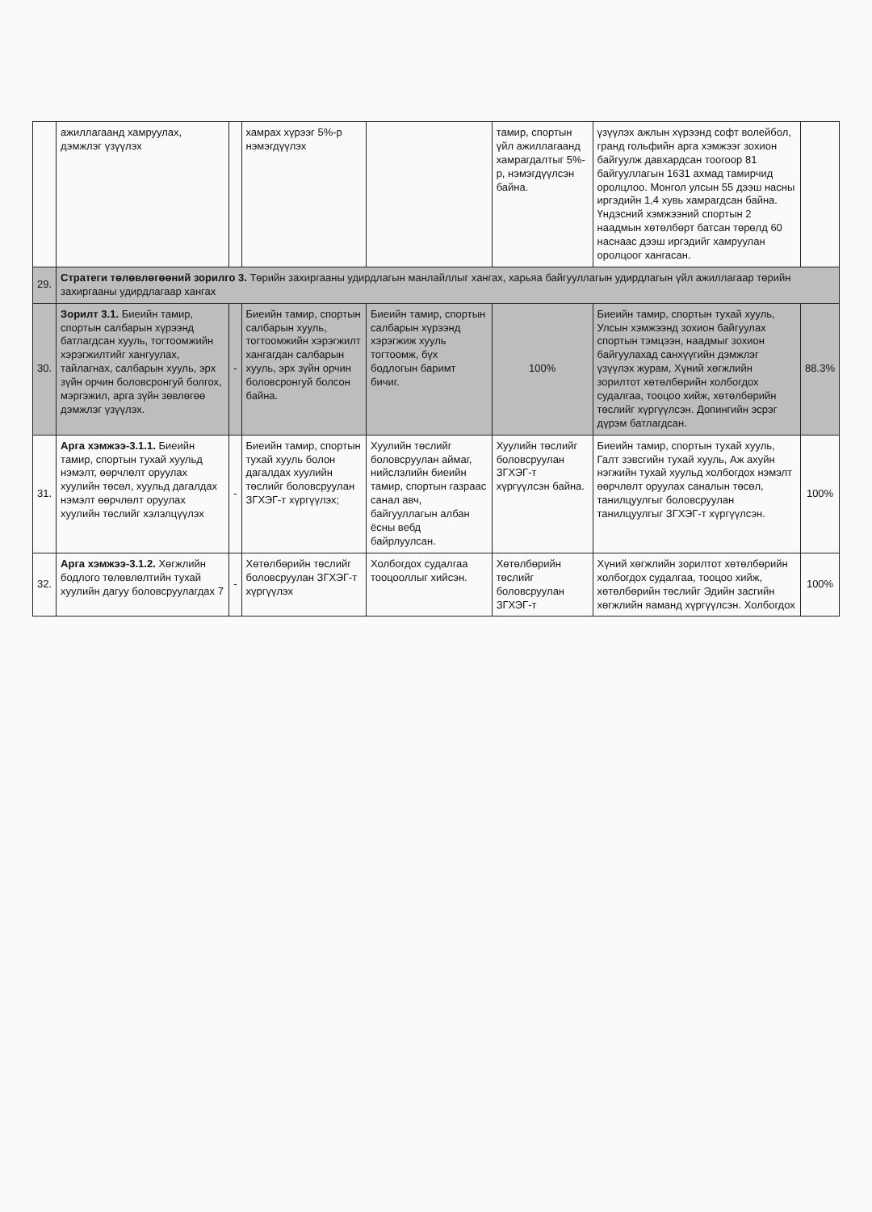| | ажиллагаанд хамруулах, дэмжлэг үзүүлэх | | хамрах хүрээг 5%-р нэмэгдүүлэх | | тамир, спортын үйл ажиллагаанд хамрагдалтыг 5%-р, нэмэгдүүлсэн байна. | үзүүлэх ажлын хүрээнд софт волейбол, гранд гольфийн арга хэмжээг зохион байгуулж давхардсан тоогоор 81 байгууллагын 1631 ахмад тамирчид оролцлоо. Монгол улсын 55 дээш насны иргэдийн 1,4 хувь хамрагдсан байна. Үндэсний хэмжээний спортын 2 наадмын хөтөлбөрт батсан төрөлд 60 наснаас дээш иргэдийг хамруулан оролцоог хангасан. | |
| 29. | Стратеги төлөвлөгөөний зорилго 3. Төрийн захиргааны удирдлагын манлайллыг хангах, харьяа байгууллагын удирдлагын үйл ажиллагаар төрийн захиргааны удирдлагаар хангах | | | | | | |
| 30. | Зорилт 3.1. Биеийн тамир, спортын салбарын хүрээнд батлагдсан хууль, тогтоомжийн хэрэгжилтийг хангуулах, тайлагнах, салбарын хууль, эрх зүйн орчин боловсронгуй болгох, мэргэжил, арга зүйн зөвлөгөө дэмжлэг үзүүлэх. | - | Биеийн тамир, спортын салбарын хууль, тогтоомжийн хэрэгжилт хангагдан салбарын хууль, эрх зүйн орчин боловсронгуй болсон байна. | Биеийн тамир, спортын салбарын хүрээнд хэрэгжиж хууль тогтоомж, бүх бодлогын баримт бичиг. | 100% | Биеийн тамир, спортын тухай хууль, Улсын хэмжээнд зохион байгуулах спортын тэмцээн, наадмыг зохион байгуулахад санхүүгийн дэмжлэг үзүүлэх журам, Хүний хөгжлийн зорилтот хөтөлбөрийн холбогдох судалгаа, тооцоо хийж, хөтөлбөрийн төслийг хүргүүлсэн. Допингийн эсрэг дүрэм батлагдсан. | 88.3% |
| 31. | Арга хэмжээ-3.1.1. Биеийн тамир, спортын тухай хуульд нэмэлт, өөрчлөлт оруулах хуулийн төсөл, хуульд дагалдах нэмэлт өөрчлөлт оруулах хуулийн төслийг хэлэлцүүлэх | - | Биеийн тамир, спортын тухай хууль болон дагалдах хуулийн төслийг боловсруулан ЗГХЭГ-т хүргүүлэх; | Хуулийн төслийг боловсруулан аймаг, нийслэлийн биеийн тамир, спортын газраас санал авч, байгууллагын албан ёсны вебд байрлуулсан. | Хуулийн төслийг боловсруулан ЗГХЭГ-т хүргүүлсэн байна. | Биеийн тамир, спортын тухай хууль, Галт зэвсгийн тухай хууль, Аж ахуйн нэгжийн тухай хуульд холбогдох нэмэлт өөрчлөлт оруулах саналын төсөл, танилцуулгыг боловсруулан танилцуулгыг ЗГХЭГ-т хүргүүлсэн. | 100% |
| 32. | Арга хэмжээ-3.1.2. Хөгжлийн бодлого төлөвлөлтийн тухай хуулийн дагуу боловсруулагдах 7 | - | Хөтөлбөрийн төслийг боловсруулан ЗГХЭГ-т хүргүүлэх | Холбогдох судалгаа тооцооллыг хийсэн. | Хөтөлбөрийн төслийг боловсруулан ЗГХЭГ-т | Хүний хөгжлийн зорилтот хөтөлбөрийн холбогдох судалгаа, тооцоо хийж, хөтөлбөрийн төслийг Эдийн засгийн хөгжлийн яаманд хүргүүлсэн. Холбогдох | 100% |